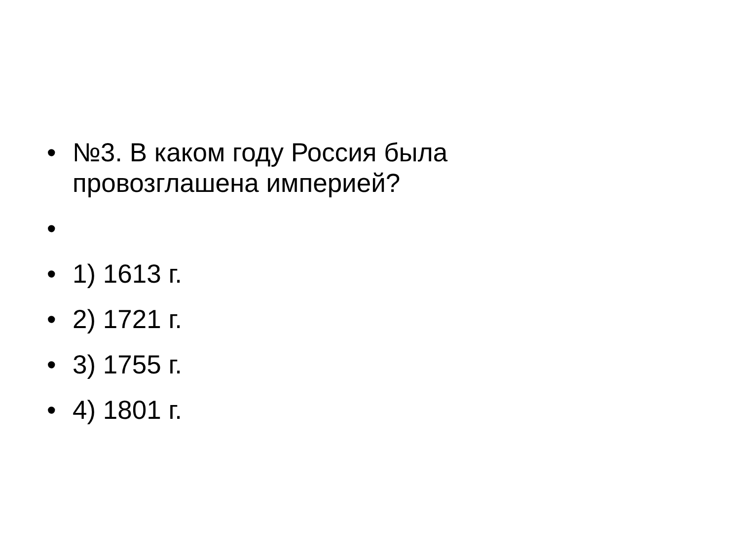• №3. В каком году Россия была
провозглашена империей?
•
• 1) 1613 г.
• 2) 1721 г.
• 3) 1755 г.
• 4) 1801 г.